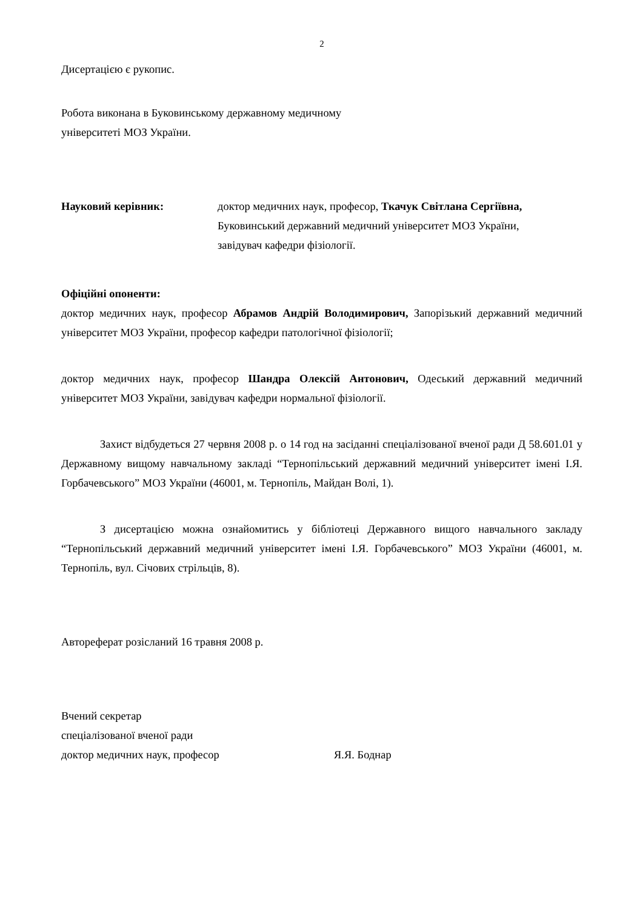2
Дисертацією є рукопис.
Робота виконана в Буковинському державному медичному
університеті МОЗ України.
Науковий керівник: доктор медичних наук, професор, Ткачук Світлана Сергіївна,
Буковинський державний медичний університет МОЗ України,
завідувач кафедри фізіології.
Офіційні опоненти:
доктор медичних наук, професор Абрамов Андрій Володимирович, Запорізький державний медичний університет МОЗ України, професор кафедри патологічної фізіології;
доктор медичних наук, професор Шандра Олексій Антонович, Одеський державний медичний університет МОЗ України, завідувач кафедри нормальної фізіології.
Захист відбудеться 27 червня 2008 р. о 14 год на засіданні спеціалізованої вченої ради Д 58.601.01 у Державному вищому навчальному закладі “Тернопільський державний медичний університет імені І.Я. Горбачевського” МОЗ України (46001, м. Тернопіль, Майдан Волі, 1).
З дисертацією можна ознайомитись у бібліотеці Державного вищого навчального закладу “Тернопільський державний медичний університет імені І.Я. Горбачевського” МОЗ України (46001, м. Тернопіль, вул. Січових стрільців, 8).
Автореферат розісланий 16 травня 2008 р.
Вчений секретар
спеціалізованої вченої ради
доктор медичних наук, професор Я.Я. Боднар